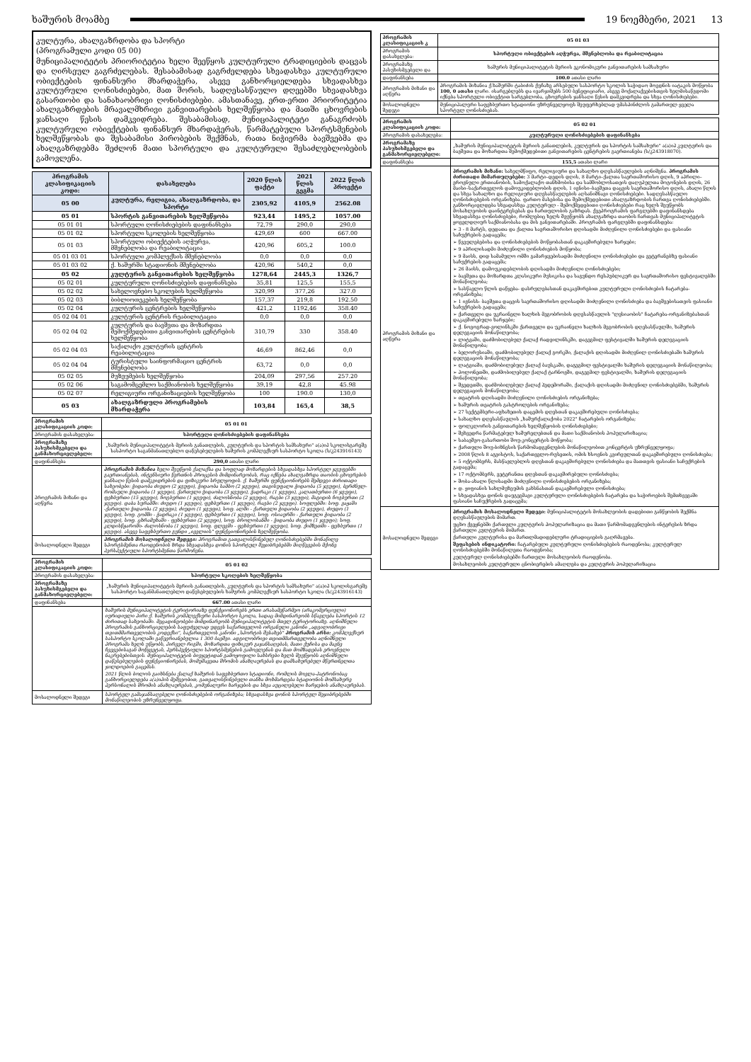ხაშურის მოამბე 19 ნოემბერი, 2021 13
კულტურა, ახალგაზრდობა და სპორტი
(პროგრამული კოდი 05 00)
მუნიციპალიტეტის პრიორიტეტია ხელი შეეწყოს კულტურული ტრადიციების დაცვას და ღირსეულ გაგრძელებას. შესაბამისად გაგრძელდება სხვადასხვა კულტურული ობიექტების ფინანსური მხარდაჭერა, ასევე განხორციელდება სხვადასხვა კულტურული ღონისძიებები, მათ შორის, სადღესასწაულო დღეებში სხვადასხვა გასართობი და სანახაობრივი ღონისძიებები. ამასთანავე, ერთ-ერთი პრიორიტეტია ახალგაზრდების მრავალმხრივი განვითარების ხელშეწყობა და მათში ცხოვრების ჯანსაღი წესის დამკვიდრება. შესაბამისად, მუნიციპალიტეტი განაგრძობს კულტურული ობიექტების ფინანსურ მხარდაჭერას, წარმატებული სპორტსმენების ხელშეწყობას და შესაბამისი პირობების შექმნას, რათა ნიჭიერმა ბავშვებმა და ახალგაზრდებმა შეძლონ მათი სპორტული და კულტურული შესაძლებლობების გამოვლენა.
| პროგრამის კლასიფიკაციის კოდი: | დასახელება | 2020 წლის ფაქტი | 2021 წლის გეგმა | 2022 წლის პროექტი |
| --- | --- | --- | --- | --- |
| 05 00 | კულტურა, რელიგია, ახალგაზრდობა, და სპორტი | 2305,92 | 4105,9 | 2562.08 |
| 05 01 | სპორტის განვითარების ხელშეწყობა | 923,44 | 1495,2 | 1057.00 |
| 05 01 01 | სპორტული ღონისძიებების დაფინანსება | 72,79 | 290,0 | 290,0 |
| 05 01 02 | სპორტული სკოლების ხელშეწყობა | 429,69 | 600 | 667.00 |
| 05 01 03 | სპორტული ობიექტების აღჭურვა, მშენებლობა და რეაბილიტაცია | 420,96 | 605,2 | 100.0 |
| 05 01 03 01 | სპორტული კომპლექსის მშენებლობა | 0,0 | 0,0 | 0,0 |
| 05 01 03 02 | ქ. ხაშურში სტადიონის მშენებლობა | 420,96 | 540,2 | 0,0 |
| 05 02 | კულტურის განვითარების ხელშეწყობა | 1278,64 | 2445,3 | 1326,7 |
| 05 02 01 | კულტურული ღონისძიებების დაფინანსება | 35,81 | 125,5 | 155,5 |
| 05 02 02 | სახელოვნებო სკოლების ხელშეწყობა | 320,99 | 377,26 | 327.0 |
| 05 02 03 | ბიბლიოთეკების ხელშეწყობა | 157,37 | 219,8 | 192.50 |
| 05 02 04 | კულტურის ცენტრების ხელშეწყობა | 421,2 | 1192,46 | 358.40 |
| 05 02 04 01 | კულტურის ცენტრის რეაბილიტაცია | 0,0 | 0,0 | 0,0 |
| 05 02 04 02 | კულტურის და ბავშვთა და მოზარდთა შემოქმედებითი განვითარების ცენტრების ხელშეწყობა | 310,79 | 330 | 358.40 |
| 05 02 04 03 | საქალაქო კულტურის ცენტრის რეაბილიტაცია | 46,69 | 862,46 | 0,0 |
| 05 02 04 04 | ტურისტული საინფორმაციო ცენტრის მშენებლობა | 63,72 | 0,0 | 0,0 |
| 05 02 05 | მუზეუმების ხელშეწყობა | 204,09 | 297,56 | 257.20 |
| 05 02 06 | საგამომცემლო საქმიანობის ხელშეწყობა | 39,19 | 42,8 | 45.98 |
| 05 02 07 | რელიგიური ორგანიზაციების ხელშეწყობა | 100 | 190.0 | 130,0 |
| 05 03 | ახალგაზრდული პროგრამების მხარდაჭერა | 103,84 | 165,4 | 38,5 |
| პროგრამის კლასიფიკაციის კოდი: | 05 01 01 |
| პროგრამის დასახელება: | სპორტული ღონისძიებების დაფინანსება |
| პროგრამაზე პასუხისმგებელი და განმახორციელებელი: | „ხაშურის მუნიციპალიტეტის მერიის განათლების, კულტურის და სპორტის სამსახური" ა(ა)იპ სკოლისგარეშე სასპორტო საგანმანათლებლო დაწესებულების ხაშურის კომპლექსურ სასპორტო სკოლა (ს/კ243916143) |
| დაფინანსება | 290,0 ათასი ლარი |
| პროგრამის მიზანი და აღწერა | პროგრამის მიზანია ხელი შეუწყოს ქალაქსა და სოფლად მოზარდების სხვადასხვა სპორტულ ჯგუფებში გაერთიანებას, ინტენსიური წვრთნის პროცესის მიმდინარეობას, რაც იქნება ახალგაზრდა თაობის ცხოვრების ჯანსაღი წესის დამკვიდრების და ფიზიკური სრულყოფის. ქ. ხაშურში ფუნქციონირებს შემდეგი ძირითადი სახეობები: ჭიდაობა ძიუდო (2 ჯგუფი), ჭიდაობა სამბო (2 ჯგუფი), თავისუფალი ჭიდაობა (5 ჯგუფი), ბერძნულ-რომაული ჭიდაობა (1 ჯგუფი), ქართული ჭიდაობა (3 ჯგუფი), ჭადრაკი (1 ჯგუფი), კალათბურთი (6 ჯგუფი), ფეხბურთი (15 ჯგუფი), ჩოგბურთი (1 ჯგუფი), ძალოსნობა (2 ჯგუფი), რაგბი (3 ჯგუფი), მაგიდის ჩოგბურთი (2 ჯგუფი). დაბა სურამში: ძიუდო (1 ჯგუფი), ფეხბურთი (1 ჯგუფი), რაგბი (2 ჯგუფი). სოფლებში: სოფ. ვაყაში -ქართული ჭიდაობა (2 ჯგუფი), ძიუდო (1 ჯგუფი), სოფ. ალში - ქართული ჭიდაობა (2 ჯგუფი), ძიუდო (1 ჯგუფი), სოფ. გომში - ჭადრაკი (1 ჯგუფი), ფეხბურთი (1 ჯგუფი), სოფ. ოსიაურში - ქართული ჭიდაობა (2 ჯგუფი), სოფ. ცხრამუხაში - ფეხბურთი (2 ჯგუფი), სოფ. ბროლოსანში - ჭიდაობა ძიუდო (1 ჯგუფი); სოფ. კლდისწყაროში- ძალოსნობა (1 ჯგუფი), სოფ. ფლევში - ფეხბურთი (1 ჯგუფი), სოფ. ქიმზეთში - ფეხბურთი (1 ჯგუფი). ასევე საფეხბურთო გუნდი „იველიის" ფუნქციონირების ხელშეწყობა. |
| მოსალოდნელი შედეგი | პროგრამის მოსალოდნელი შედეგი: პროგრამით გათვალისწინებულ ღონისძიებებში მონაწილე სპორტსმენთა რაოდენობის ზრდა სხვადასხვა დონის სპორტულ შეჯიბრებებში მიღწევების მქონე პერსპექტიული სპორტსმენთა წარმოჩენა. |
| პროგრამის კლასიფიკაციის კოდი: | 05 01 02 |
| პროგრამის დასახელება: | სპორტული სკოლების ხელშეწყობა |
| პროგრამაზე პასუხისმგებელი და განმახორციელებელი: | „ხაშურის მუნიციპალიტეტის მერიის განათლების, კულტურის და სპორტის სამსახური" ა(ა)იპ სკოლისგარეშე სასპორტო საგანმანათლებლო დაწესებულების ხაშურის კომპლექსურ სასპორტო სკოლა (ს/კ243916143) |
| დაფინანსება | 667.00 ათასი ლარი |
| | ხაშურის მუნიციპალიტეტის ტერიტორიაზე ფუნქციონირებს ერთი არასამეწარმეო (არაკომერციული) იურიდიული პირი ქ. ხაშურის კომპლექსური სასპორტო სკოლა, სადაც მიმდინარეობს სწავლება სპორტის 12 ძირითად სახეობაში. მეცადინეობები მიმდინარეობს მუნიციპალიტეტის მთელ ტერიტორიაზე. აღნიშნული პროგრამის განხორციელების საფუძველად უდევს საქართველოს ორგანული კანონი „ადგილობრივი თვითმმართველობის კოდექსი", საქართველოს კანონი „სპორტის შესახებ" პროგრამის არსი: კომპლექსურ სასპორტო სკოლაში გაწევრიანებულია 1 300 ბავშვი. ადგილობრივი თვითმმართველობა აღნიშნული პროგრამა ხელს უწყობს, პირველ რიგში, მოზარდთა ფიზიკურ გაჯანსაღებას, მათი ქუჩისა და მავნე ჩვევებისაგან მოწყვეტას, პერსპექტიული სპორტსმენების გამოვლენას და მათ მომზადებას ეროვნული ნაკრებებისთვის. მუნიციპალიტეტის ბიუჯეტიდან გამოყოფილი სახსრები ხელს შეუწყობს აღნიშნული დაწესებულების ფუნქციონირებას, მომუშავეთა შრომის ანაზღაურებას და დამსახურებულ მწვრთნელთა ჯილდოების გაცემას. 2021 წლის ბოლოს გაიხსნება ქალაქ ხაშურის საფეხბურთო სტადიონი, რომლის მოვლა-პატრონობაც განხორციელდება ა(ა)იპის მეშვეობით, გათვალისწინებული თანხა მოხმარდება სტადიონის მომსახურე პერსონალის შრომის ანაზღაურებას, კომუნალური ხარჯების და სხვა აუცილებელი ხარჯების ანაზღაურებას. |
| მოსალოდნელი შედეგი | სპორტულ გამაჯანსაღებელი ღონისძიებების ორგანიზება; სხვადასხვა დონის სპორტულ შეჯიბრებებში მონაწილეობის უზრუნველყოფა. |
| პროგრამის კლასიფიკაციის კ | 05 01 03 |
| პროგრამის დასახელება: | სპორტული ობიექტების აღჭურვა, მშენებლობა და რეაბილიტაცია |
| პროგრამაზე პასუხისმგებელი და | ხაშურის მუნიციპალიტეტის მერიის ეკონომიკური განვითარების სამსახური |
| დაფინანსება | 100.0 ათასი ლარი |
| პროგრამის მიზანი და აღწერა | პროგრამის მიზანია ქ.ხაშურში ტაბიძის ქუჩაზე არსებული სასპორტო სკოლის საჭიდაო მოედნის იატაკის მოწყობა 100, 0 ათასი ლარი. ისარგებლებს და ივარჯიშებს 500 ბენეფიციარი, ასევე მოქალაქეებისთვის ხელმისაწვდომი იქნება სპორტული ობიექტით სარგებლობა, ცხოვრების ჯანსაღი წესის დამკვიდრება და სხვა ღონისძიებები. |
| მოსალოდნელი შედეგი | მუნიციპალური საფეხბურთო სტადიონი უზრუნველყოფს შეუფერხებლად უმასპინძლოს გამართულ ყველა სპორტულ ღონისძიებას. |
| პროგრამის კლასიფიკაციის კოდი: | 05 02 01 |
| პროგრამის დასახელება: | კულტურული ღონისძიებების დაფინანსება |
| პროგრამაზე პასუხისმგებელი და განმახორციელებელი: | „ხაშურის მუნიციპალიტეტის მერიის განათლების, კულტურის და სპორტის სამსახური" ა(ა)იპ კულტურის და ბავშვთა და მოზარდთა შემოქმედებითი განვითარების ცენტრების გაერთიანება (ს/კ243918070). |
| დაფინანსება | 155,5 ათასი ლარი |
| პროგრამის მიზანი და აღწერა | პროგრამის მიზანი: სახელმწიფო, რელიგიური და სახალხო დღესასწაულების აღნიშვნა. პროგრამის ძირითადი მიმართულებები: 3 მარტი–დედის დღის, 8 მარტი–ქალთა საერთაშორისო დღის, 9 აპრილი–ეროვნული ერთიანობის, სამოქალაქო თანხმობისა და სამშობლოსათვის დაღუპულთა მოგონების დღის, 26 მაისი–საქართველოს დამოუკიდებლობის დღის, 1 ივნისი–ბავშვთა დაცვის საერთაშორისო დღის, ახალი წლის და სხვა სახალხო და რელიგიური დღესასწაულების აღსანიშნავი ღონისძიებები. სადღესასწაულო ღონისძიებების ორგანიზება. ფართო მასებისა და შემოქმედებითი ახალგაზრდობის ჩართვა ღონისძიებებში. განხორციელდება სხვადასხვა კულტურულ - შემოქმედებითი ღონისძიებები რაც ხელს შეუწყობს მოსახლეობის დაინტერესებას და ჩართულობის გაზრდას. ქვეპროგრამის ფარგლებში დაფინანსდება სხვადასხვა ღონისძიებები, რომლებიც ხელს შეუწყობს ახალგაზრდა თაობის ჩართვას მუნიციპალიტეტის ყოველდღიურ საქმიანობასა და მის განვითარებაში. პროგრამის ფარგლებში დაფინანსდება: ➢ 3 - 8 მარტს, დედათა და ქალთა საერთაშორისო დღისადმი მიძღვნილი ღონისძიებები და ფასიანი საჩუქრების გადაცემა; ➢ წვეულებებისა და ღონისძიებების მოწყობასთან დაკავშირებული ხარჯები; ➢ 9 აპრილისადმი მიძღვნილი ღონისძიების მოწყობა; ➢ 9 მაისს, დიდ სამამულო ომში გამარჯვებისადმი მიძღვნილი ღონისძიებები და ვეტერანებზე ფასიანი საჩუქრების გადაცემა; ➢ 26 მაისს, დამოუკიდებლობის დღისადმი მიძღვნილი ღონისძიებები; ➢ ბავშვთა და მოზარდთა კლასიკური მუსიკისა და საგუნდო რესპუბლიკურ და საერთაშორისო ფესტივალებში მონაწილეობა; ➢ სასწავლო წლის დაწყება- დასრულებასთან დაკავშირებით კულტურული ღონისძიების ჩატარება-ორგანიზება; ➢ 1 ივნისს- ბავშვთა დაცვის საერთაშორისო დღისადმი მიძღვნილი ღონისძიება და ბავშვებისათვის ფასიანი საჩუქრების გადაცემა; ➢ ქართველი და უკრაინელი ხალხის მეგობრობის დღესასწაულის "ლესიაობის" ჩატარება-ორგანიზებასთან დაკავშირებული ხარჯები; ➢ ქ. ნოვოგრად-ვოლინსკში ქართველი და უკრაინელი ხალხის მეგობრობის დღესასწაულში, ხაშურის დელეგაციის მონაწილეობა; ➢ ლიტვაში, დაძმობილებულ ქალაქ რადვილინსკში, დაგეგმილ ფესტივალში ხაშურის დელეგაციის მონაწილეობა; ➢ ბელორუსიაში, დაძმობილებულ ქალაქ გორკში, ქალაქის დღისადმი მიძღვნილ ღონისძიებაში ხაშურის დელეგაციის მონაწილეობა; ➢ ლატვიაში, დაძმობილებულ ქალაქ ბაუსკაში, დაგეგმილ ფესტივალში ხაშურის დელეგაციის მონაწილეობა; ➢ პოლონეთში, დაძმობილებულ ქალაქ ტარნოვში, დაგეგმილ ფესტივალში, ხაშურის დელეგაციის მონაწილეობა; ➢ შვედეთში, დაძმობილებულ ქალაქ ჰედემორაში, ქალაქის დღისადმი მიძღვნილ ღონისძიებებში, ხაშურის დელეგაციის მონაწილეობა; ➢ თეატრის დღისადმი მიძღვნილი ღონისძიების ორგანიზება; ➢ ხაშურის თეატრის გასტროლების ორგანიზება; ➢ 27 სექტემბერი-აფხაზეთის დაცემის დღესთან დაკავშირებული ღონისძიება; ➢ სახალხო დღესასწაულის „ხაშურქალაქობა 2022" ჩატარების ორგანიზება; ➢ ფოლკლორის განვითარების ხელშეწყობის ღონისძიებები; ➢ შეხვედრა წარმატებულ ხაშურელებთან და მათი საქმიანობის პოპულარიზაცია; ➢ საბავშვო-გასართობი შოუ-კონცერტის მოწყობა; ➢ ქართული შოუ-ბიზნესის წარმომადგენლების მონაწილეობით კონცერტის უზრუნველყოფა; ➢ 2008 წლის 8 აგვისტოს, საქართველო-რუსეთის, ომის ხსოვნის კვირეულთან დაკავშირებული ღონისძიება; ➢ 5 ოქტომბერს, მასწავლებლის დღესთან დაკავშირებული ღონისძიება და მათთვის ფასიანი საჩუქრების გადაცემა; ➢ 17 ოქტომბერს, ვეტერანთა დღესთან დაკავშირებული ღონისძიება; ➢ შობა-ახალი წლისადმი მიძღვნილი ღონისძიებების ორგანიზება; ➢ დ. ყიფიანის სახლმუზეუმის გახსნასთან დაკავშირებული ღონისძიება; ➢ სხვადასხვა დონის დაუგეგმავი კულტურული ღონისძიებების ჩატარება და საჭიროების შემთხვევაში ფასიანი საჩუქრების გადაცემა; |
| მოსალოდნელი შედეგი | პროგრამის მოსალოდნელი შედეგი: მუნიციპალიტეტის მოსახლეობის დადებითი განწყობის შექმნა დღესასწაულების მიმართ. უცხო ქვეყნებში ქართული კულტურის პოპულარიზაცია და მათი წარმომადგენლების ინტერესის ზრდა ქართული კულტურის მიმართ. ქართული კულტურისა და მართლმადიდებლური ტრადიციების გაღრმავება. შეფასების ინდიკატორი: ჩატარებული კულტურული ღონისძიებების რაოდენობა; კულტურულ ღონისძიებებში მონაწილეთა რაოდენობა; კულტურულ ღონისძიებებში ჩართული მოსახლეობის რაოდენობა. მოსახლეობის კულტურული ცნობიერების ამაღლება და კულტურის პოპულარიზაცია |